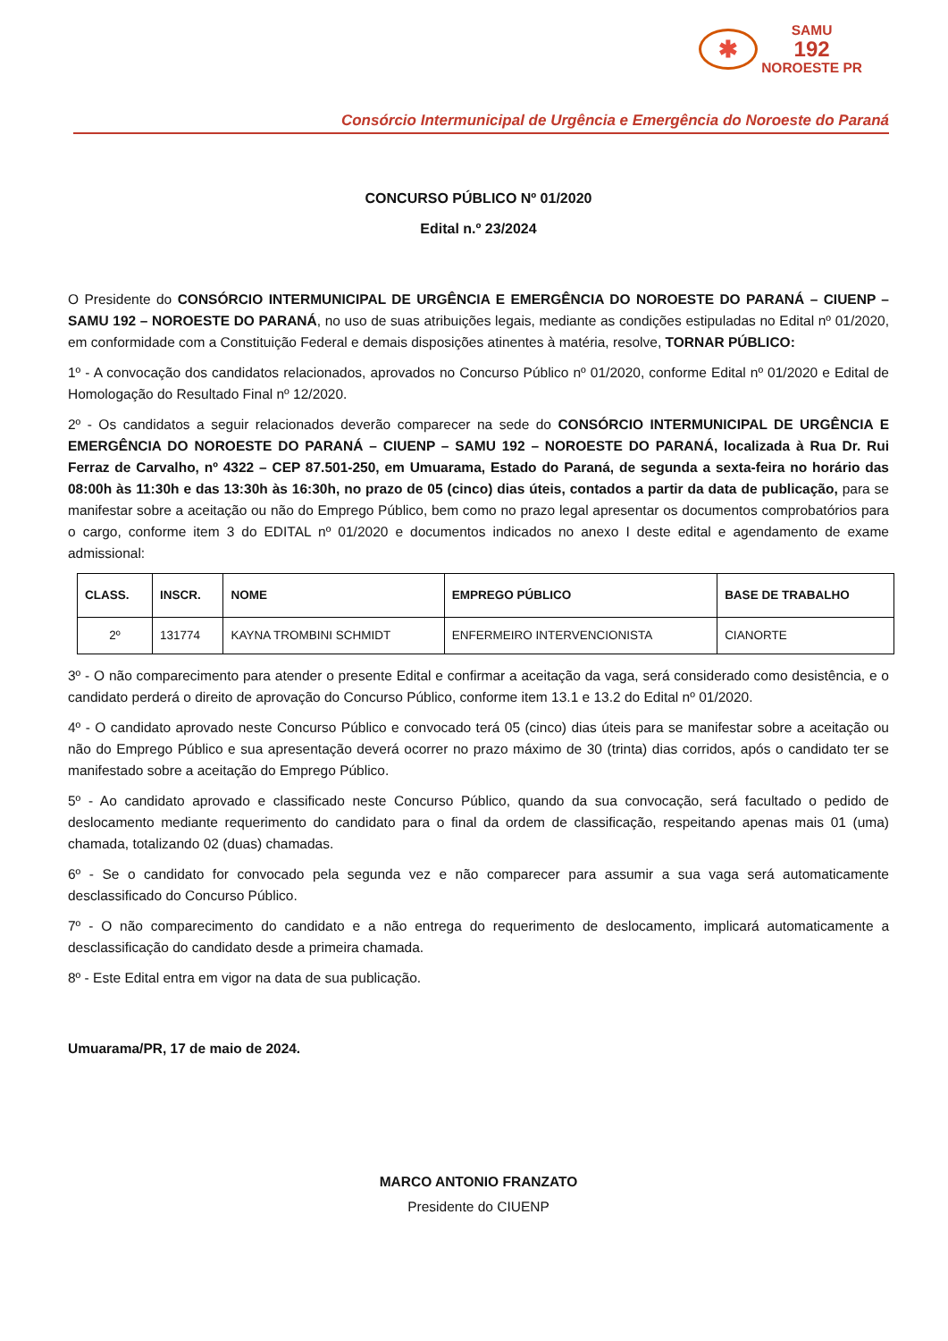✱
SAMU
192
NOROESTE PR
Consórcio Intermunicipal de Urgência e Emergência do Noroeste do Paraná
CONCURSO PÚBLICO Nº 01/2020
Edital n.º 23/2024
O Presidente do CONSÓRCIO INTERMUNICIPAL DE URGÊNCIA E EMERGÊNCIA DO NOROESTE DO PARANÁ – CIUENP – SAMU 192 – NOROESTE DO PARANÁ, no uso de suas atribuições legais, mediante as condições estipuladas no Edital nº 01/2020, em conformidade com a Constituição Federal e demais disposições atinentes à matéria, resolve, TORNAR PÚBLICO:
1º - A convocação dos candidatos relacionados, aprovados no Concurso Público nº 01/2020, conforme Edital nº 01/2020 e Edital de Homologação do Resultado Final nº 12/2020.
2º - Os candidatos a seguir relacionados deverão comparecer na sede do CONSÓRCIO INTERMUNICIPAL DE URGÊNCIA E EMERGÊNCIA DO NOROESTE DO PARANÁ – CIUENP – SAMU 192 – NOROESTE DO PARANÁ, localizada à Rua Dr. Rui Ferraz de Carvalho, nº 4322 – CEP 87.501-250, em Umuarama, Estado do Paraná, de segunda a sexta-feira no horário das 08:00h às 11:30h e das 13:30h às 16:30h, no prazo de 05 (cinco) dias úteis, contados a partir da data de publicação, para se manifestar sobre a aceitação ou não do Emprego Público, bem como no prazo legal apresentar os documentos comprobatórios para o cargo, conforme item 3 do EDITAL nº 01/2020 e documentos indicados no anexo I deste edital e agendamento de exame admissional:
| CLASS. | INSCR. | NOME | EMPREGO PÚBLICO | BASE DE TRABALHO |
| --- | --- | --- | --- | --- |
| 2º | 131774 | KAYNA TROMBINI SCHMIDT | ENFERMEIRO INTERVENCIONISTA | CIANORTE |
3º - O não comparecimento para atender o presente Edital e confirmar a aceitação da vaga, será considerado como desistência, e o candidato perderá o direito de aprovação do Concurso Público, conforme item 13.1 e 13.2 do Edital nº 01/2020.
4º - O candidato aprovado neste Concurso Público e convocado terá 05 (cinco) dias úteis para se manifestar sobre a aceitação ou não do Emprego Público e sua apresentação deverá ocorrer no prazo máximo de 30 (trinta) dias corridos, após o candidato ter se manifestado sobre a aceitação do Emprego Público.
5º - Ao candidato aprovado e classificado neste Concurso Público, quando da sua convocação, será facultado o pedido de deslocamento mediante requerimento do candidato para o final da ordem de classificação, respeitando apenas mais 01 (uma) chamada, totalizando 02 (duas) chamadas.
6º - Se o candidato for convocado pela segunda vez e não comparecer para assumir a sua vaga será automaticamente desclassificado do Concurso Público.
7º - O não comparecimento do candidato e a não entrega do requerimento de deslocamento, implicará automaticamente a desclassificação do candidato desde a primeira chamada.
8º - Este Edital entra em vigor na data de sua publicação.
Umuarama/PR, 17 de maio de 2024.
MARCO ANTONIO FRANZATO
Presidente do CIUENP